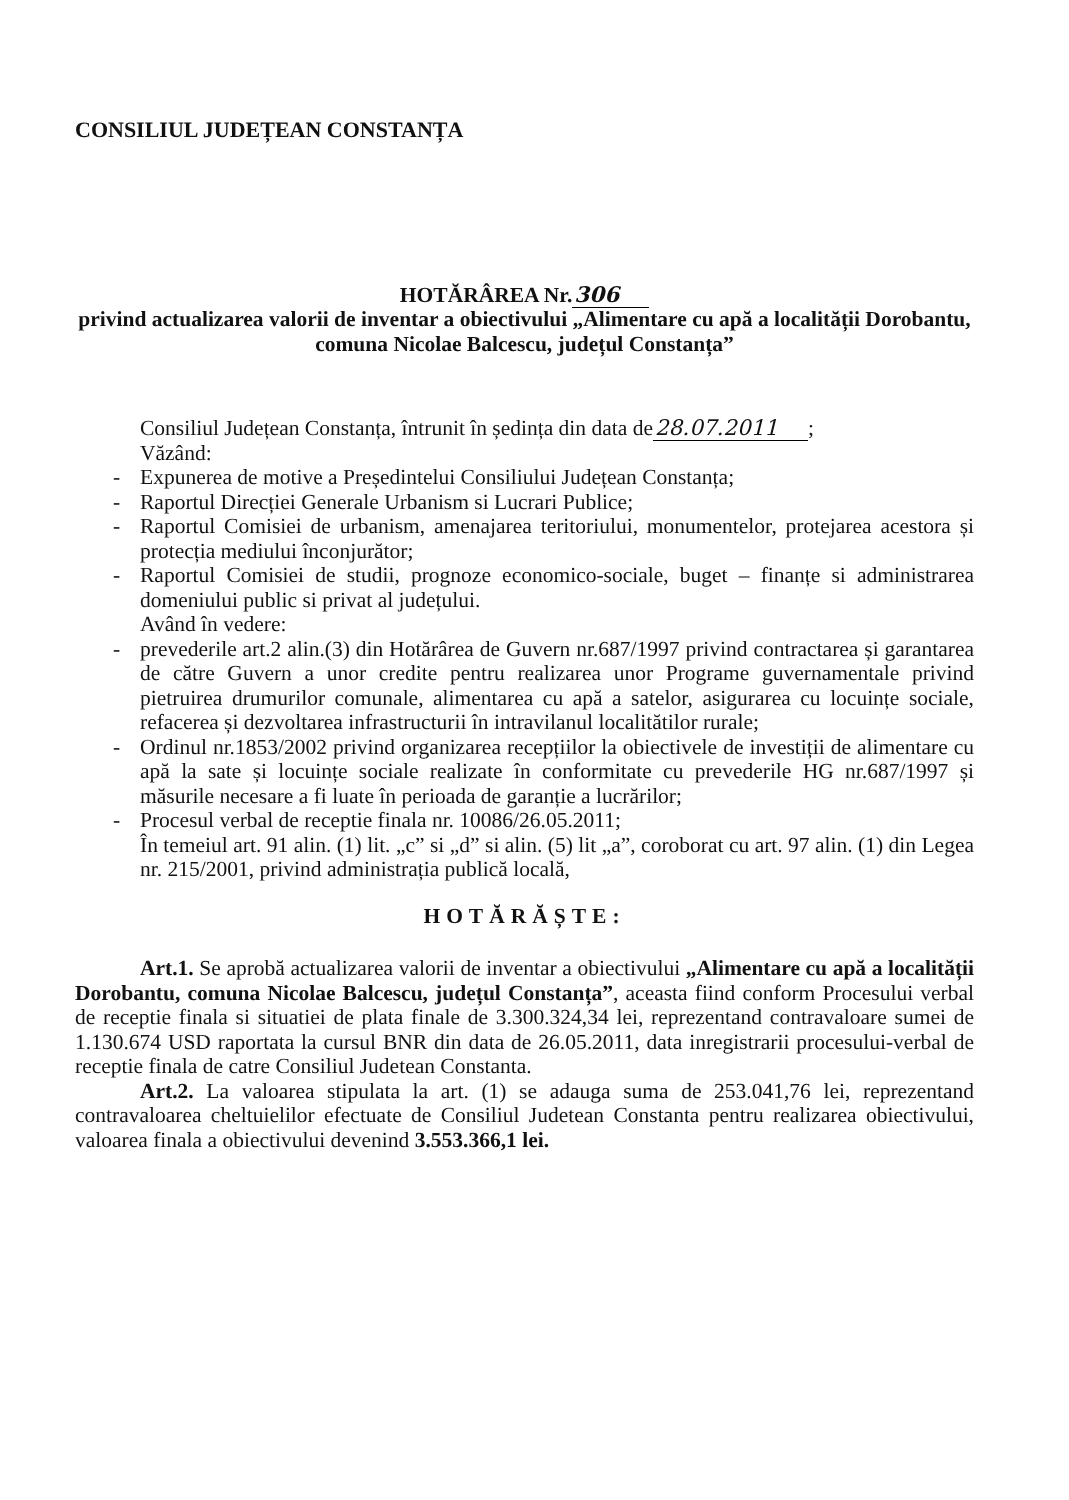CONSILIUL JUDEȚEAN CONSTANȚA
HOTĂRÂREA Nr.306
privind actualizarea valorii de inventar a obiectivului „Alimentare cu apă a localității Dorobantu, comuna Nicolae Balcescu, județul Constanța”
Consiliul Județean Constanța, întrunit în ședința din data de28.07.2011;
Văzând:
- Expunerea de motive a Președintelui Consiliului Județean Constanța;
- Raportul Direcției Generale Urbanism si Lucrari Publice;
- Raportul Comisiei de urbanism, amenajarea teritoriului, monumentelor, protejarea acestora și protecția mediului înconjurător;
- Raportul Comisiei de studii, prognoze economico-sociale, buget – finanțe si administrarea domeniului public si privat al județului.
Având în vedere:
- prevederile art.2 alin.(3) din Hotărârea de Guvern nr.687/1997 privind contractarea și garantarea de către Guvern a unor credite pentru realizarea unor Programe guvernamentale privind pietruirea drumurilor comunale, alimentarea cu apă a satelor, asigurarea cu locuințe sociale, refacerea și dezvoltarea infrastructurii în intravilanul localitătilor rurale;
- Ordinul nr.1853/2002 privind organizarea recepțiilor la obiectivele de investiții de alimentare cu apă la sate și locuințe sociale realizate în conformitate cu prevederile HG nr.687/1997 și măsurile necesare a fi luate în perioada de garanție a lucrărilor;
- Procesul verbal de receptie finala nr. 10086/26.05.2011;
În temeiul art. 91 alin. (1) lit. „c” si „d” si alin. (5) lit „a”, coroborat cu art. 97 alin. (1) din Legea nr. 215/2001, privind administrația publică locală,
HOTĂRĂȘTE:
Art.1. Se aprobă actualizarea valorii de inventar a obiectivului „Alimentare cu apă a localității Dorobantu, comuna Nicolae Balcescu, județul Constanța”, aceasta fiind conform Procesului verbal de receptie finala si situatiei de plata finale de 3.300.324,34 lei, reprezentand contravaloare sumei de 1.130.674 USD raportata la cursul BNR din data de 26.05.2011, data inregistrarii procesului-verbal de receptie finala de catre Consiliul Judetean Constanta.
Art.2. La valoarea stipulata la art. (1) se adauga suma de 253.041,76 lei, reprezentand contravaloarea cheltuielilor efectuate de Consiliul Judetean Constanta pentru realizarea obiectivului, valoarea finala a obiectivului devenind 3.553.366,1 lei.